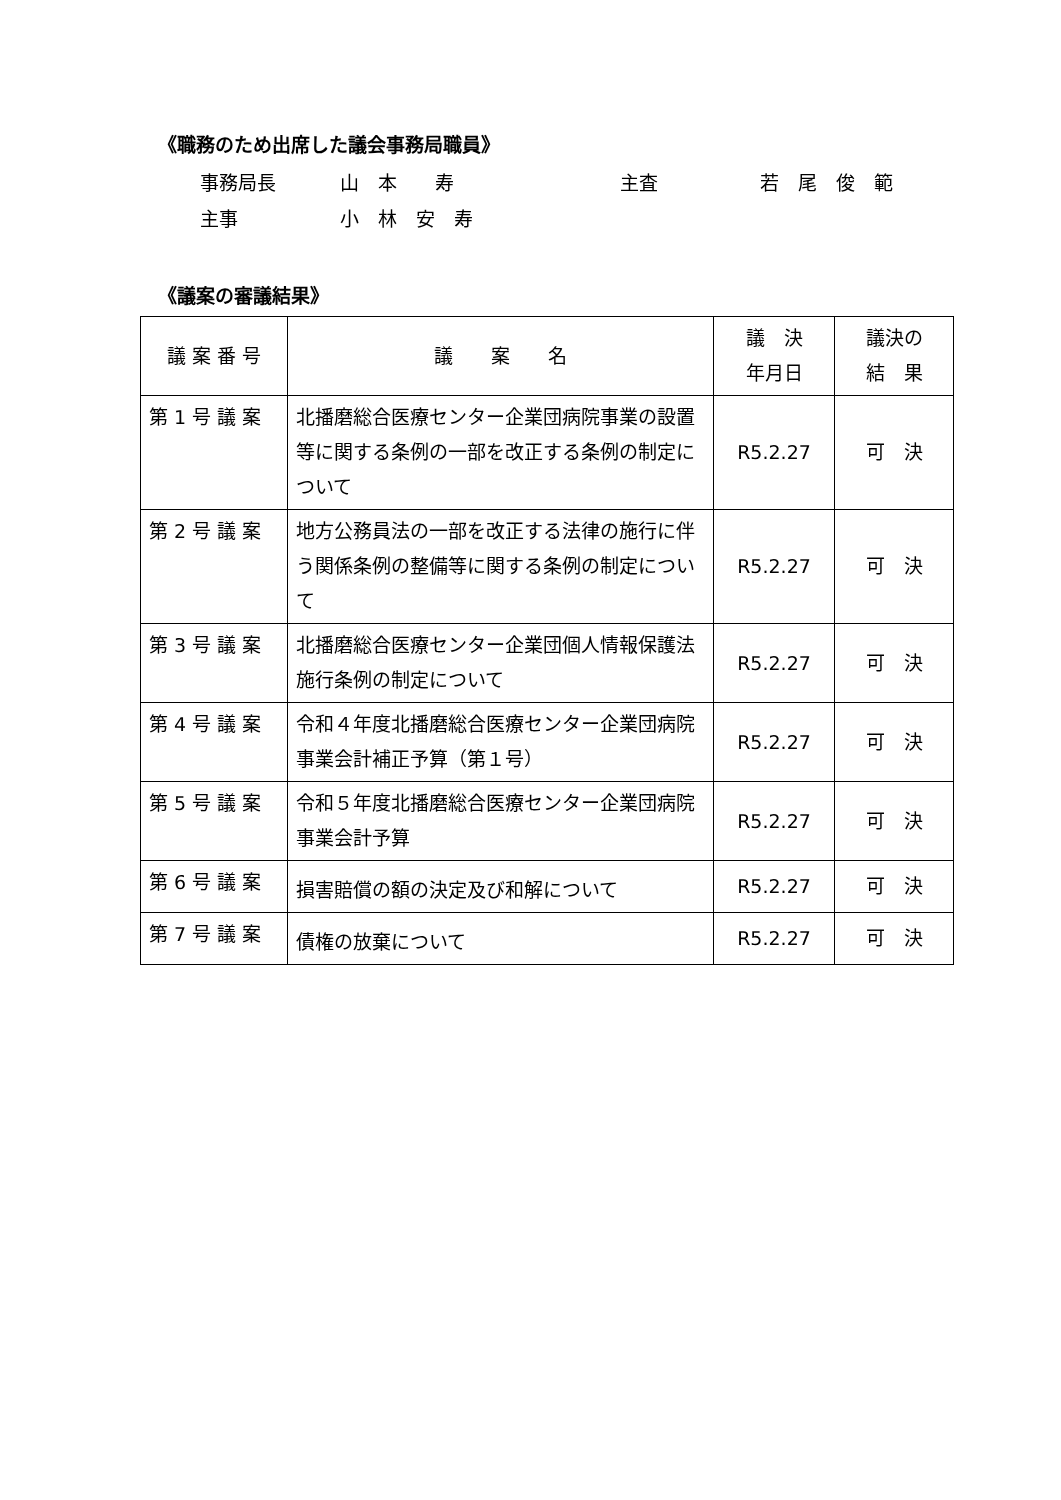《職務のため出席した議会事務局職員》
事務局長 山　本　　寿 主査 若　尾　俊　範
主事 小　林　安　寿
《議案の審議結果》
| 議 案 番 号 | 議 案 名 | 議 決 年月日 | 議決の 結 果 |
| --- | --- | --- | --- |
| 第 1 号 議 案 | 北播磨総合医療センター企業団病院事業の設置等に関する条例の一部を改正する条例の制定について | R5.2.27 | 可 決 |
| 第 2 号 議 案 | 地方公務員法の一部を改正する法律の施行に伴う関係条例の整備等に関する条例の制定について | R5.2.27 | 可 決 |
| 第 3 号 議 案 | 北播磨総合医療センター企業団個人情報保護法施行条例の制定について | R5.2.27 | 可 決 |
| 第 4 号 議 案 | 令和４年度北播磨総合医療センター企業団病院事業会計補正予算（第１号） | R5.2.27 | 可 決 |
| 第 5 号 議 案 | 令和５年度北播磨総合医療センター企業団病院事業会計予算 | R5.2.27 | 可 決 |
| 第 6 号 議 案 | 損害賠償の額の決定及び和解について | R5.2.27 | 可 決 |
| 第 7 号 議 案 | 債権の放棄について | R5.2.27 | 可 決 |